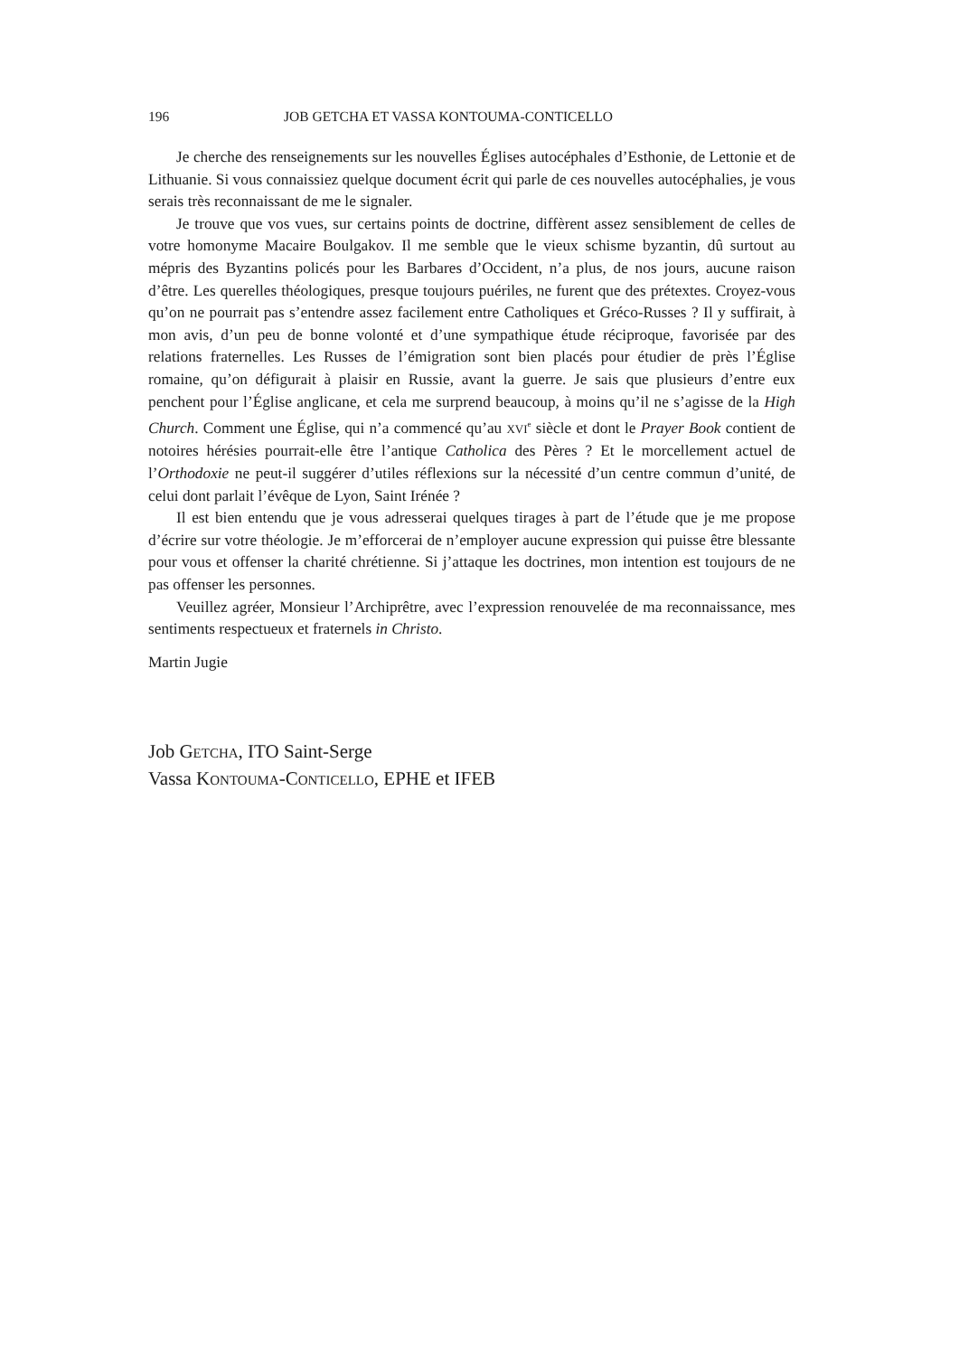196 JOB GETCHA ET VASSA KONTOUMA-CONTICELLO
Je cherche des renseignements sur les nouvelles Églises autocéphales d’Esthonie, de Lettonie et de Lithuanie. Si vous connaissiez quelque document écrit qui parle de ces nouvelles autocéphalies, je vous serais très reconnaissant de me le signaler.
Je trouve que vos vues, sur certains points de doctrine, diffèrent assez sensiblement de celles de votre homonyme Macaire Boulgakov. Il me semble que le vieux schisme byzantin, dû surtout au mépris des Byzantins policés pour les Barbares d’Occident, n’a plus, de nos jours, aucune raison d’être. Les querelles théologiques, presque toujours puériles, ne furent que des prétextes. Croyez-vous qu’on ne pourrait pas s’entendre assez facilement entre Catholiques et Gréco-Russes ? Il y suffirait, à mon avis, d’un peu de bonne volonté et d’une sympathique étude réciproque, favorisée par des relations fraternelles. Les Russes de l’émigration sont bien placés pour étudier de près l’Église romaine, qu’on défigurait à plaisir en Russie, avant la guerre. Je sais que plusieurs d’entre eux penchent pour l’Église anglicane, et cela me surprend beaucoup, à moins qu’il ne s’agisse de la High Church. Comment une Église, qui n’a commencé qu’au XVI<sup>e</sup> siècle et dont le Prayer Book contient de notoires hérésies pourrait-elle être l’antique Catholica des Pères ? Et le morcellement actuel de l’Orthodoxie ne peut-il suggérer d’utiles réflexions sur la nécessité d’un centre commun d’unité, de celui dont parlait l’évêque de Lyon, Saint Irénée ?
Il est bien entendu que je vous adresserai quelques tirages à part de l’étude que je me propose d’écrire sur votre théologie. Je m’efforcerai de n’employer aucune expression qui puisse être blessante pour vous et offenser la charité chrétienne. Si j’attaque les doctrines, mon intention est toujours de ne pas offenser les personnes.
Veuillez agréer, Monsieur l’Archiprêtre, avec l’expression renouvelée de ma reconnaissance, mes sentiments respectueux et fraternels in Christo.
Martin Jugie
Job GETCHA, ITO Saint-Serge
Vassa KONTOUMA-CONTICELLO, EPHE et IFEB